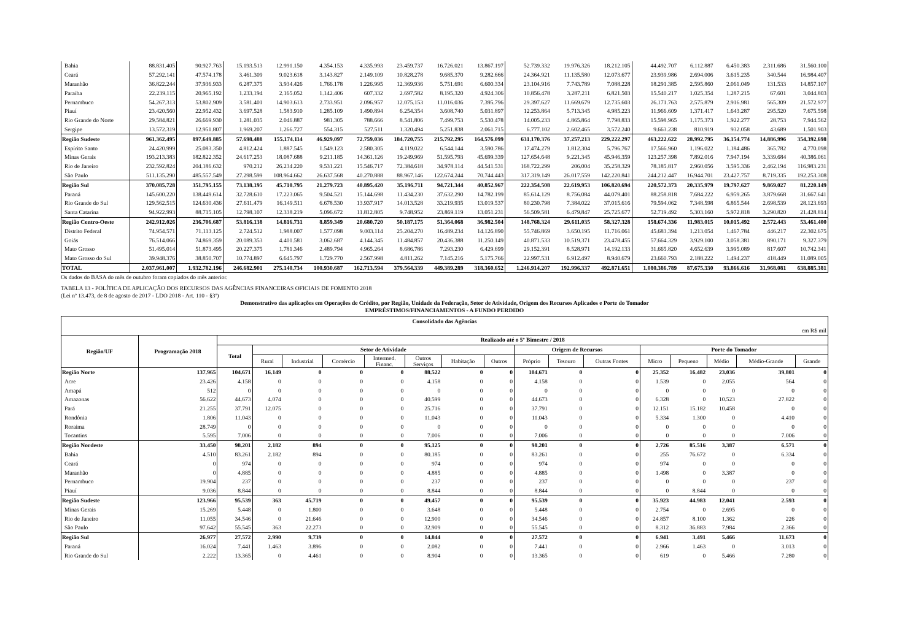| Bahia | 88.831.405 | 90.927.763 | 15.193.513 | 12.991.150 | 4.354.153 | 4.335.993 | 23.459.737 | 16.726.021 | 13.867.197 | 52.739.332 | 19.976.326 | 18.212.105 | 44.492.707 | 6.112.887 | 6.450.383 | 2.311.686 | 31.560.100 |
| Ceará | 57.292.141 | 47.574.178 | 3.461.309 | 9.023.618 | 3.143.827 | 2.149.109 | 10.828.278 | 9.685.370 | 9.282.666 | 24.364.921 | 11.135.580 | 12.073.677 | 23.939.986 | 2.694.006 | 3.615.235 | 340.544 | 16.984.407 |
| Maranhão | 36.822.244 | 37.936.933 | 6.287.375 | 3.934.426 | 1.766.178 | 1.226.995 | 12.369.936 | 5.751.691 | 6.600.334 | 23.104.916 | 7.743.789 | 7.088.228 | 18.291.385 | 2.595.860 | 2.061.049 | 131.533 | 14.857.107 |
| Paraíba | 22.239.115 | 20.965.192 | 1.233.194 | 2.165.052 | 1.142.406 | 607.332 | 2.697.582 | 8.195.320 | 4.924.306 | 10.856.478 | 3.287.211 | 6.821.503 | 15.540.217 | 1.025.354 | 1.287.215 | 67.601 | 3.044.803 |
| Pernambuco | 54.267.313 | 53.802.909 | 3.581.401 | 14.903.613 | 2.733.951 | 2.096.957 | 12.075.153 | 11.016.036 | 7.395.796 | 29.397.627 | 11.669.679 | 12.735.603 | 26.171.763 | 2.575.879 | 2.916.981 | 565.309 | 21.572.977 |
| Piauí | 23.420.560 | 22.952.432 | 3.697.528 | 1.583.910 | 1.285.109 | 1.490.894 | 6.254.354 | 3.608.740 | 5.031.897 | 12.253.864 | 5.713.345 | 4.985.223 | 11.966.609 | 1.371.417 | 1.643.287 | 295.520 | 7.675.598 |
| Rio Grande do Norte | 29.584.821 | 26.669.930 | 1.281.035 | 2.046.887 | 981.305 | 788.666 | 8.541.806 | 7.499.753 | 5.530.478 | 14.005.233 | 4.865.864 | 7.798.833 | 15.598.965 | 1.175.373 | 1.922.277 | 28.753 | 7.944.562 |
| Sergipe | 13.572.319 | 12.951.807 | 1.969.207 | 1.266.727 | 554.315 | 527.511 | 1.320.494 | 5.251.838 | 2.061.715 | 6.777.102 | 2.602.465 | 3.572.240 | 9.663.238 | 810.919 | 932.058 | 43.689 | 1.501.903 |
| Região Sudeste | 961.362.495 | 897.649.885 | 57.698.488 | 155.174.114 | 46.929.097 | 72.759.036 | 184.720.755 | 215.792.295 | 164.576.099 | 631.170.376 | 37.257.213 | 229.222.297 | 463.222.622 | 28.992.795 | 36.154.774 | 14.886.996 | 354.392.698 |
| Espírito Santo | 24.420.999 | 25.083.350 | 4.812.424 | 1.887.545 | 1.549.123 | 2.580.305 | 4.119.022 | 6.544.144 | 3.590.786 | 17.474.279 | 1.812.304 | 5.796.767 | 17.566.960 | 1.196.022 | 1.184.486 | 365.782 | 4.770.098 |
| Minas Gerais | 193.213.383 | 182.822.352 | 24.617.253 | 18.087.688 | 9.211.185 | 14.361.126 | 19.249.969 | 51.595.793 | 45.699.339 | 127.654.648 | 9.221.345 | 45.946.359 | 123.257.398 | 7.892.016 | 7.947.194 | 3.339.684 | 40.386.061 |
| Rio de Janeiro | 232.592.824 | 204.186.632 | 970.212 | 26.234.220 | 9.531.221 | 15.546.717 | 72.384.618 | 34.978.114 | 44.541.531 | 168.722.299 | 206.004 | 35.258.329 | 78.185.817 | 2.960.056 | 3.595.336 | 2.462.194 | 116.983.231 |
| São Paulo | 511.135.290 | 485.557.549 | 27.298.599 | 108.964.662 | 26.637.568 | 40.270.888 | 88.967.146 | 122.674.244 | 70.744.443 | 317.319.149 | 26.017.559 | 142.220.841 | 244.212.447 | 16.944.701 | 23.427.757 | 8.719.335 | 192.253.308 |
| Região Sul | 370.085.728 | 351.795.155 | 73.138.195 | 45.710.795 | 21.279.723 | 40.895.420 | 35.196.711 | 94.721.344 | 40.852.967 | 222.354.508 | 22.619.953 | 106.820.694 | 220.572.373 | 20.335.979 | 19.797.627 | 9.869.027 | 81.220.149 |
| Paraná | 145.600.220 | 138.449.614 | 32.728.610 | 17.223.065 | 9.504.521 | 15.144.698 | 11.434.230 | 37.632.290 | 14.782.199 | 85.614.129 | 8.756.084 | 44.079.401 | 88.258.818 | 7.684.222 | 6.959.265 | 3.879.668 | 31.667.641 |
| Rio Grande do Sul | 129.562.515 | 124.630.436 | 27.611.479 | 16.149.511 | 6.678.530 | 13.937.917 | 14.013.528 | 33.219.935 | 13.019.537 | 80.230.798 | 7.384.022 | 37.015.616 | 79.594.062 | 7.348.598 | 6.865.544 | 2.698.539 | 28.123.693 |
| Santa Catarina | 94.922.993 | 88.715.105 | 12.798.107 | 12.338.219 | 5.096.672 | 11.812.805 | 9.748.952 | 23.869.119 | 13.051.231 | 56.509.581 | 6.479.847 | 25.725.677 | 52.719.492 | 5.303.160 | 5.972.818 | 3.290.820 | 21.428.814 |
| Região Centro-Oeste | 242.912.026 | 236.706.687 | 53.816.138 | 14.816.731 | 8.859.349 | 20.680.720 | 50.187.175 | 51.364.068 | 36.982.504 | 148.768.324 | 29.611.035 | 58.327.328 | 158.674.336 | 11.983.015 | 10.015.492 | 2.572.443 | 53.461.400 |
| Distrito Federal | 74.954.571 | 71.113.125 | 2.724.512 | 1.988.007 | 1.577.098 | 9.003.114 | 25.204.270 | 16.489.234 | 14.126.890 | 55.746.869 | 3.650.195 | 11.716.061 | 45.683.394 | 1.213.054 | 1.467.784 | 446.217 | 22.302.675 |
| Goiás | 76.514.066 | 74.869.359 | 20.089.353 | 4.401.581 | 3.062.687 | 4.144.345 | 11.484.857 | 20.436.388 | 11.250.149 | 40.871.533 | 10.519.371 | 23.478.455 | 57.664.329 | 3.929.100 | 3.058.381 | 890.171 | 9.327.379 |
| Mato Grosso | 51.495.014 | 51.873.495 | 20.227.375 | 1.781.346 | 2.489.794 | 4.965.264 | 8.686.786 | 7.293.230 | 6.429.699 | 29.152.391 | 8.528.971 | 14.192.133 | 31.665.820 | 4.652.639 | 3.995.089 | 817.607 | 10.742.341 |
| Mato Grosso do Sul | 39.948.376 | 38.850.707 | 10.774.897 | 6.645.797 | 1.729.770 | 2.567.998 | 4.811.262 | 7.145.216 | 5.175.766 | 22.997.531 | 6.912.497 | 8.940.679 | 23.660.793 | 2.188.222 | 1.494.237 | 418.449 | 11.089.005 |
| TOTAL | 2.037.961.007 | 1.932.782.196 | 246.682.901 | 275.140.734 | 100.930.687 | 162.713.594 | 379.564.339 | 449.389.289 | 318.360.652 | 1.246.914.207 | 192.996.337 | 492.871.651 | 1.080.386.789 | 87.675.330 | 93.866.616 | 31.968.081 | 638.885.381 |
Os dados do BASA do mês de outubro foram copiados do mês anterior.
TABELA 13 - POLÍTICA DE APLICAÇÃO DOS RECURSOS DAS AGÊNCIAS FINANCEIRAS OFICIAIS DE FOMENTO 2018
(Lei nº 13.473, de 8 de agosto de 2017 - LDO 2018 - Art. 110 - §3º)
Demonstrativo das aplicações em Operações de Crédito, por Região, Unidade da Federação, Setor de Atividade, Origem dos Recursos Aplicados e Porte do Tomador
EMPRÉSTIMOS/FINANCIAMENTOS - A FUNDO PERDIDO
| Consolidado das Agências | | | | | | | | | | | | | | | | | |
| --- | --- | --- | --- | --- | --- | --- | --- | --- | --- | --- | --- | --- | --- | --- | --- | --- | --- |
| em R$ mil | | | | | | | | | | | | | | | | | |
| Região/UF | Programação 2018 | Realizado até o 5º Bimestre / 2018 | | | | | | | | | | | | | | | |
| | | Total | Setor de Atividade | | | | | | | Origem de Recursos | | | Porte do Tomador | | | | |
| | | | Rural | Industrial | Comércio | Intermed. Financ. | Outros Serviços | Habitação | Outros | Próprio | Tesouro | Outras Fontes | Micro | Pequeno | Médio | Médio-Grande | Grande |
| Região Norte | 137.965 | 104.671 | 16.149 | 0 | 0 | 0 | 88.522 | 0 | 0 | 104.671 | 0 | 0 | 25.352 | 16.482 | 23.036 | 39.801 | 0 |
| Acre | 23.426 | 4.158 | 0 | 0 | 0 | 0 | 4.158 | 0 | 0 | 4.158 | 0 | 0 | 1.539 | 0 | 2.055 | 564 | 0 |
| Amapá | 512 | 0 | 0 | 0 | 0 | 0 | 0 | 0 | 0 | 0 | 0 | 0 | 0 | 0 | 0 | 0 | 0 |
| Amazonas | 56.622 | 44.673 | 4.074 | 0 | 0 | 0 | 40.599 | 0 | 0 | 44.673 | 0 | 0 | 6.328 | 0 | 10.523 | 27.822 | 0 |
| Pará | 21.255 | 37.791 | 12.075 | 0 | 0 | 0 | 25.716 | 0 | 0 | 37.791 | 0 | 0 | 12.151 | 15.182 | 10.458 | 0 | 0 |
| Rondônia | 1.806 | 11.043 | 0 | 0 | 0 | 0 | 11.043 | 0 | 0 | 11.043 | 0 | 0 | 5.334 | 1.300 | 0 | 4.410 | 0 |
| Roraima | 28.749 | 0 | 0 | 0 | 0 | 0 | 0 | 0 | 0 | 0 | 0 | 0 | 0 | 0 | 0 | 0 | 0 |
| Tocantins | 5.595 | 7.006 | 0 | 0 | 0 | 0 | 7.006 | 0 | 0 | 7.006 | 0 | 0 | 0 | 0 | 0 | 7.006 | 0 |
| Região Nordeste | 33.450 | 98.201 | 2.182 | 894 | 0 | 0 | 95.125 | 0 | 0 | 98.201 | 0 | 0 | 2.726 | 85.516 | 3.387 | 6.571 | 0 |
| Bahia | 4.510 | 83.261 | 2.182 | 894 | 0 | 0 | 80.185 | 0 | 0 | 83.261 | 0 | 0 | 255 | 76.672 | 0 | 6.334 | 0 |
| Ceará | 0 | 974 | 0 | 0 | 0 | 0 | 974 | 0 | 0 | 974 | 0 | 0 | 974 | 0 | 0 | 0 | 0 |
| Maranhão | 0 | 4.885 | 0 | 0 | 0 | 0 | 4.885 | 0 | 0 | 4.885 | 0 | 0 | 1.498 | 0 | 3.387 | 0 | 0 |
| Pernambuco | 19.904 | 237 | 0 | 0 | 0 | 0 | 237 | 0 | 0 | 237 | 0 | 0 | 0 | 0 | 0 | 237 | 0 |
| Piauí | 9.036 | 8.844 | 0 | 0 | 0 | 0 | 8.844 | 0 | 0 | 8.844 | 0 | 0 | 0 | 8.844 | 0 | 0 | 0 |
| Região Sudeste | 123.966 | 95.539 | 363 | 45.719 | 0 | 0 | 49.457 | 0 | 0 | 95.539 | 0 | 0 | 35.923 | 44.983 | 12.041 | 2.593 | 0 |
| Minas Gerais | 15.269 | 5.448 | 0 | 1.800 | 0 | 0 | 3.648 | 0 | 0 | 5.448 | 0 | 0 | 2.754 | 0 | 2.695 | 0 | 0 |
| Rio de Janeiro | 11.055 | 34.546 | 0 | 21.646 | 0 | 0 | 12.900 | 0 | 0 | 34.546 | 0 | 0 | 24.857 | 8.100 | 1.362 | 226 | 0 |
| São Paulo | 97.642 | 55.545 | 363 | 22.273 | 0 | 0 | 32.909 | 0 | 0 | 55.545 | 0 | 0 | 8.312 | 36.883 | 7.984 | 2.366 | 0 |
| Região Sul | 26.977 | 27.572 | 2.990 | 9.739 | 0 | 0 | 14.844 | 0 | 0 | 27.572 | 0 | 0 | 6.941 | 3.491 | 5.466 | 11.673 | 0 |
| Paraná | 16.024 | 7.441 | 1.463 | 3.896 | 0 | 0 | 2.082 | 0 | 0 | 7.441 | 0 | 0 | 2.966 | 1.463 | 0 | 3.013 | 0 |
| Rio Grande do Sul | 2.222 | 13.365 | 0 | 4.461 | 0 | 0 | 8.904 | 0 | 0 | 13.365 | 0 | 0 | 619 | 0 | 5.466 | 7.280 | 0 |